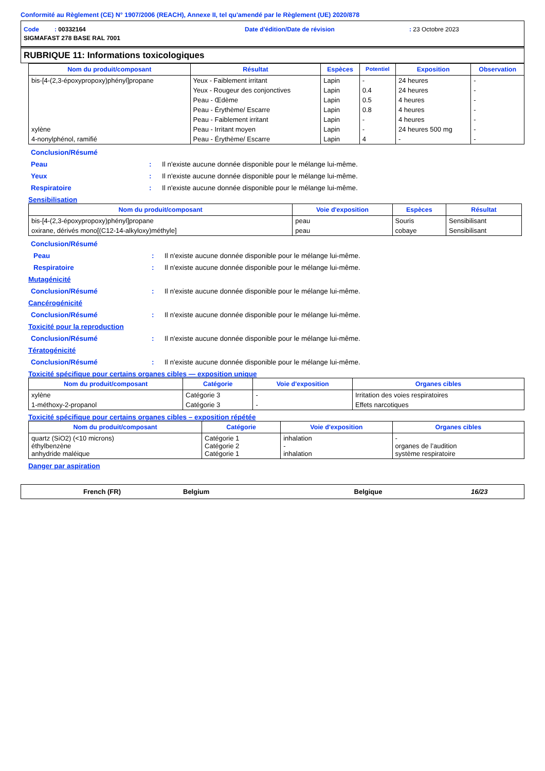Conformité au Règlement (CE) N° 1907/2006 (REACH), Annexe II, tel qu'amendé par le Règlement (UE) 2020/878
Code : 00332164 Date d'édition/Date de révision: 23 Octobre 2023
SIGMAFAST 278 BASE RAL 7001
RUBRIQUE 11: Informations toxicologiques
| Nom du produit/composant | Résultat | Espèces | Potentiel | Exposition | Observation |
| --- | --- | --- | --- | --- | --- |
| bis-[4-(2,3-époxypropoxy)phényl]propane | Yeux - Faiblement irritant | Lapin | - | 24 heures | - |
| | Yeux - Rougeur des conjonctives | Lapin | 0.4 | 24 heures | - |
| | Peau - Œdème | Lapin | 0.5 | 4 heures | - |
| | Peau - Érythème/ Escarre | Lapin | 0.8 | 4 heures | - |
| | Peau - Faiblement irritant | Lapin | - | 4 heures | - |
| xylène | Peau - Irritant moyen | Lapin | - | 24 heures 500 mg | - |
| 4-nonylphénol, ramifié | Peau - Érythème/ Escarre | Lapin | 4 | - | - |
Conclusion/Résumé
Peau: Il n'existe aucune donnée disponible pour le mélange lui-même.
Yeux: Il n'existe aucune donnée disponible pour le mélange lui-même.
Respiratoire: Il n'existe aucune donnée disponible pour le mélange lui-même.
Sensibilisation
| Nom du produit/composant | Voie d'exposition | Espèces | Résultat |
| --- | --- | --- | --- |
| bis-[4-(2,3-époxypropoxy)phényl]propane | peau | Souris | Sensibilisant |
| oxirane, dérivés mono[(C12-14-alkyloxy)méthyle] | peau | cobaye | Sensibilisant |
Conclusion/Résumé
Peau: Il n'existe aucune donnée disponible pour le mélange lui-même.
Respiratoire: Il n'existe aucune donnée disponible pour le mélange lui-même.
Mutagénicité
Conclusion/Résumé: Il n'existe aucune donnée disponible pour le mélange lui-même.
Cancérogénicité
Conclusion/Résumé: Il n'existe aucune donnée disponible pour le mélange lui-même.
Toxicité pour la reproduction
Conclusion/Résumé: Il n'existe aucune donnée disponible pour le mélange lui-même.
Tératogénicité
Conclusion/Résumé: Il n'existe aucune donnée disponible pour le mélange lui-même.
Toxicité spécifique pour certains organes cibles — exposition unique
| Nom du produit/composant | Catégorie | Voie d'exposition | Organes cibles |
| --- | --- | --- | --- |
| xylène | Catégorie 3 | - | Irritation des voies respiratoires |
| 1-méthoxy-2-propanol | Catégorie 3 | - | Effets narcotiques |
Toxicité spécifique pour certains organes cibles – exposition répétée
| Nom du produit/composant | Catégorie | Voie d'exposition | Organes cibles |
| --- | --- | --- | --- |
| quartz (SiO2) (<10 microns) éthylbenzène anhydride maléique | Catégorie 1 Catégorie 2 Catégorie 1 | inhalation - inhalation | - organes de l’audition système respiratoire |
Danger par aspiration
French (FR) Belgium Belgique 16/23